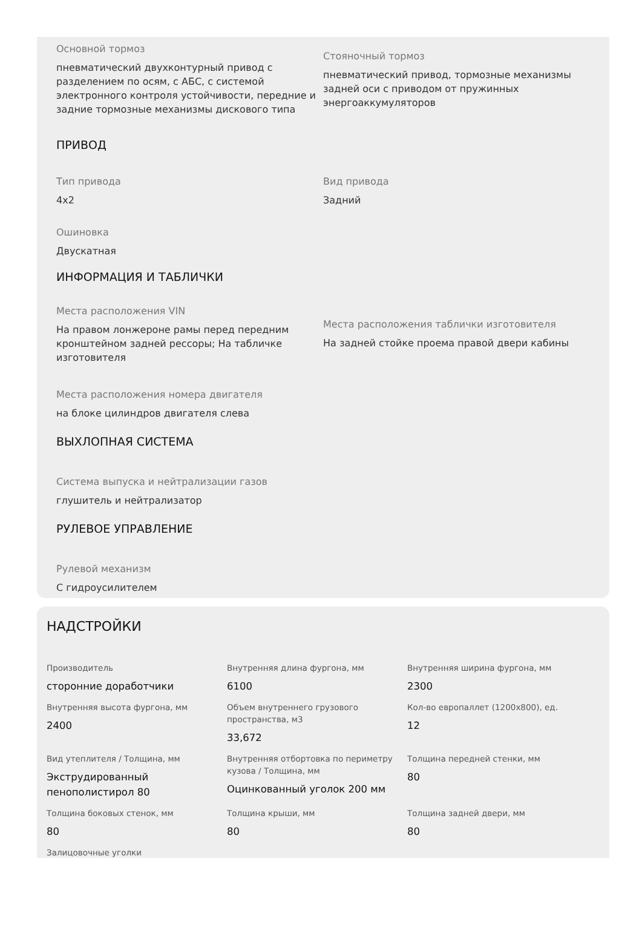Основной тормоз
пневматический двухконтурный привод с разделением по осям, с АБС, с системой электронного контроля устойчивости, передние и задние тормозные механизмы дискового типа
Стояночный тормоз
пневматический привод, тормозные механизмы задней оси с приводом от пружинных энергоаккумуляторов
ПРИВОД
Тип привода
4х2
Вид привода
Задний
Ошиновка
Двускатная
ИНФОРМАЦИЯ И ТАБЛИЧКИ
Места расположения VIN
На правом лонжероне рамы перед передним кронштейном задней рессоры; На табличке изготовителя
Места расположения таблички изготовителя
На задней стойке проема правой двери кабины
Места расположения номера двигателя
на блоке цилиндров двигателя слева
ВЫХЛОПНАЯ СИСТЕМА
Система выпуска и нейтрализации газов
глушитель и нейтрализатор
РУЛЕВОЕ УПРАВЛЕНИЕ
Рулевой механизм
С гидроусилителем
НАДСТРОЙКИ
Производитель
сторонние доработчики
Внутренняя длина фургона, мм
6100
Внутренняя ширина фургона, мм
2300
Внутренняя высота фургона, мм
2400
Объем внутреннего грузового пространства, м3
33,672
Кол-во европаллет (1200x800), ед.
12
Вид утеплителя / Толщина, мм
Экструдированный пенополистирол 80
Внутренняя отбортовка по периметру кузова / Толщина, мм
Оцинкованный уголок 200 мм
Толщина передней стенки, мм
80
Толщина боковых стенок, мм
80
Толщина крыши, мм
80
Толщина задней двери, мм
80
Залицовочные уголки